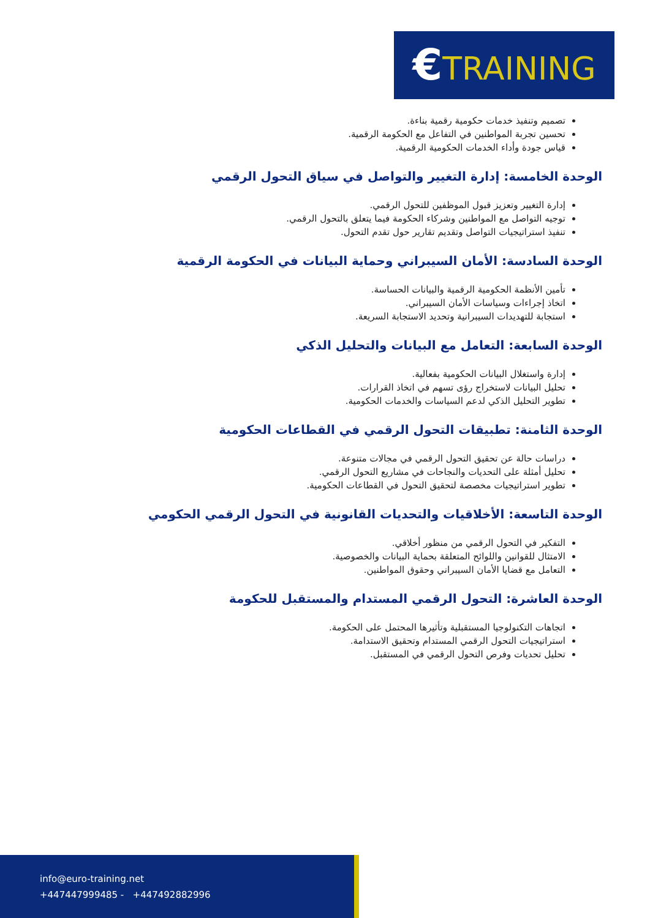€TRAINING
تصميم وتنفيذ خدمات حكومية رقمية بناءة.
تحسين تجربة المواطنين في التفاعل مع الحكومة الرقمية.
قياس جودة وأداء الخدمات الحكومية الرقمية.
الوحدة الخامسة: إدارة التغيير والتواصل في سياق التحول الرقمي
إدارة التغيير وتعزيز قبول الموظفين للتحول الرقمي.
توجيه التواصل مع المواطنين وشركاء الحكومة فيما يتعلق بالتحول الرقمي.
تنفيذ استراتيجيات التواصل وتقديم تقارير حول تقدم التحول.
الوحدة السادسة: الأمان السيبراني وحماية البيانات في الحكومة الرقمية
تأمين الأنظمة الحكومية الرقمية والبيانات الحساسة.
اتخاذ إجراءات وسياسات الأمان السيبراني.
استجابة للتهديدات السيبرانية وتحديد الاستجابة السريعة.
الوحدة السابعة: التعامل مع البيانات والتحليل الذكي
إدارة واستغلال البيانات الحكومية بفعالية.
تحليل البيانات لاستخراج رؤى تسهم في اتخاذ القرارات.
تطوير التحليل الذكي لدعم السياسات والخدمات الحكومية.
الوحدة الثامنة: تطبيقات التحول الرقمي في القطاعات الحكومية
دراسات حالة عن تحقيق التحول الرقمي في مجالات متنوعة.
تحليل أمثلة على التحديات والنجاحات في مشاريع التحول الرقمي.
تطوير استراتيجيات مخصصة لتحقيق التحول في القطاعات الحكومية.
الوحدة التاسعة: الأخلاقيات والتحديات القانونية في التحول الرقمي الحكومي
التفكير في التحول الرقمي من منظور أخلاقي.
الامتثال للقوانين واللوائح المتعلقة بحماية البيانات والخصوصية.
التعامل مع قضايا الأمان السيبراني وحقوق المواطنين.
الوحدة العاشرة: التحول الرقمي المستدام والمستقبل للحكومة
اتجاهات التكنولوجيا المستقبلية وتأثيرها المحتمل على الحكومة.
استراتيجيات التحول الرقمي المستدام وتحقيق الاستدامة.
تحليل تحديات وفرص التحول الرقمي في المستقبل.
info@euro-training.net
+447447999485 - +447492882996